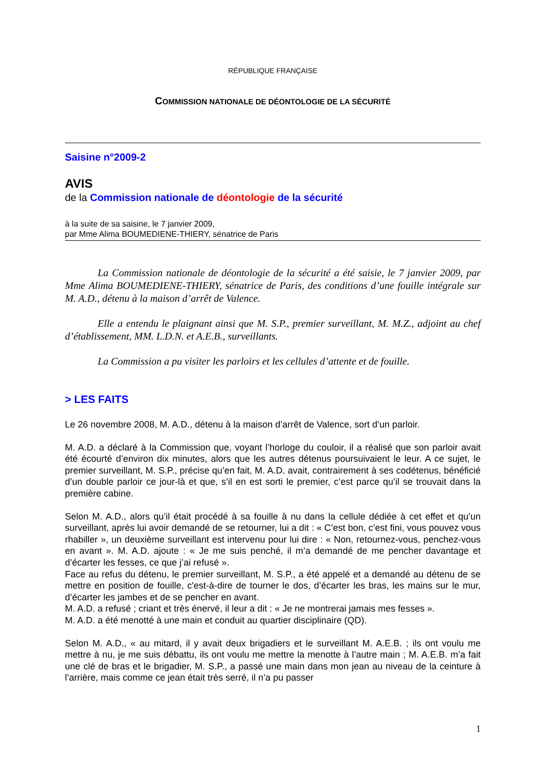RÉPUBLIQUE FRANÇAISE
COMMISSION NATIONALE DE DÉONTOLOGIE DE LA SÉCURITÉ
Saisine n°2009-2
AVIS
de la Commission nationale de déontologie de la sécurité
à la suite de sa saisine, le 7 janvier 2009,
par Mme Alima BOUMEDIENE-THIERY, sénatrice de Paris
La Commission nationale de déontologie de la sécurité a été saisie, le 7 janvier 2009, par Mme Alima BOUMEDIENE-THIERY, sénatrice de Paris, des conditions d’une fouille intégrale sur M. A.D., détenu à la maison d’arrêt de Valence.
Elle a entendu le plaignant ainsi que M. S.P., premier surveillant, M. M.Z., adjoint au chef d’établissement, MM. L.D.N. et A.E.B., surveillants.
La Commission a pu visiter les parloirs et les cellules d’attente et de fouille.
> LES FAITS
Le 26 novembre 2008, M. A.D., détenu à la maison d’arrêt de Valence, sort d’un parloir.
M. A.D. a déclaré à la Commission que, voyant l’horloge du couloir, il a réalisé que son parloir avait été écourté d’environ dix minutes, alors que les autres détenus poursuivaient le leur. A ce sujet, le premier surveillant, M. S.P., précise qu’en fait, M. A.D. avait, contrairement à ses codétenus, bénéficié d’un double parloir ce jour-là et que, s’il en est sorti le premier, c’est parce qu’il se trouvait dans la première cabine.
Selon M. A.D., alors qu’il était procédé à sa fouille à nu dans la cellule dédiée à cet effet et qu’un surveillant, après lui avoir demandé de se retourner, lui a dit : « C’est bon, c’est fini, vous pouvez vous rhabiller », un deuxième surveillant est intervenu pour lui dire : « Non, retournez-vous, penchez-vous en avant ». M. A.D. ajoute : « Je me suis penché, il m’a demandé de me pencher davantage et d’écarter les fesses, ce que j’ai refusé ».
Face au refus du détenu, le premier surveillant, M. S.P., a été appelé et a demandé au détenu de se mettre en position de fouille, c'est-à-dire de tourner le dos, d’écarter les bras, les mains sur le mur, d’écarter les jambes et de se pencher en avant.
M. A.D. a refusé ; criant et très énervé, il leur a dit : « Je ne montrerai jamais mes fesses ».
M. A.D. a été menotté à une main et conduit au quartier disciplinaire (QD).
Selon M. A.D., « au mitard, il y avait deux brigadiers et le surveillant M. A.E.B. ; ils ont voulu me mettre à nu, je me suis débattu, ils ont voulu me mettre la menotte à l’autre main ; M. A.E.B. m’a fait une clé de bras et le brigadier, M. S.P., a passé une main dans mon jean au niveau de la ceinture à l’arrière, mais comme ce jean était très serré, il n’a pu passer
1